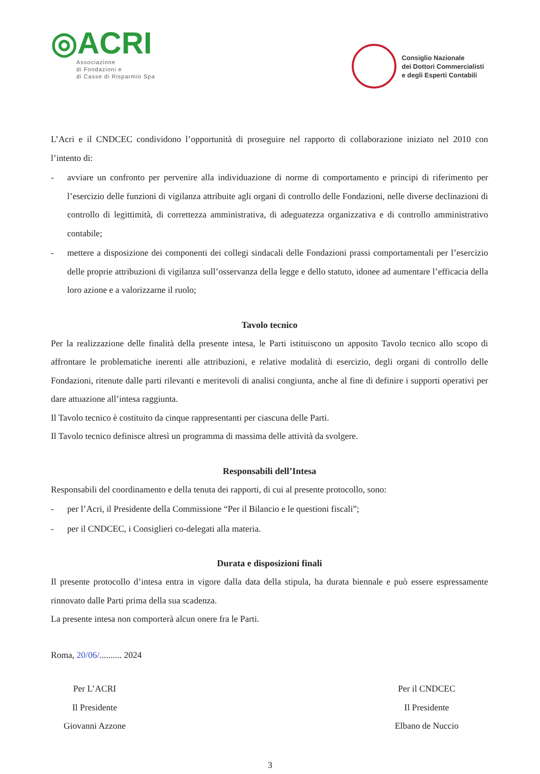◎ACRI
Associazione
di Fondazioni e
di Casse di Risparmio Spa
Consiglio Nazionale
dei Dottori Commercialisti
e degli Esperti Contabili
L’Acri e il CNDCEC condividono l’opportunità di proseguire nel rapporto di collaborazione iniziato nel 2010 con l’intento di:
- avviare un confronto per pervenire alla individuazione di norme di comportamento e principi di riferimento per l’esercizio delle funzioni di vigilanza attribuite agli organi di controllo delle Fondazioni, nelle diverse declinazioni di controllo di legittimità, di correttezza amministrativa, di adeguatezza organizzativa e di controllo amministrativo contabile;
- mettere a disposizione dei componenti dei collegi sindacali delle Fondazioni prassi comportamentali per l’esercizio delle proprie attribuzioni di vigilanza sull’osservanza della legge e dello statuto, idonee ad aumentare l’efficacia della loro azione e a valorizzarne il ruolo;
Tavolo tecnico
Per la realizzazione delle finalità della presente intesa, le Parti istituiscono un apposito Tavolo tecnico allo scopo di affrontare le problematiche inerenti alle attribuzioni, e relative modalità di esercizio, degli organi di controllo delle Fondazioni, ritenute dalle parti rilevanti e meritevoli di analisi congiunta, anche al fine di definire i supporti operativi per dare attuazione all’intesa raggiunta.
Il Tavolo tecnico è costituito da cinque rappresentanti per ciascuna delle Parti.
Il Tavolo tecnico definisce altresì un programma di massima delle attività da svolgere.
Responsabili dell’Intesa
Responsabili del coordinamento e della tenuta dei rapporti, di cui al presente protocollo, sono:
- per l’Acri, il Presidente della Commissione “Per il Bilancio e le questioni fiscali”;
- per il CNDCEC, i Consiglieri co-delegati alla materia.
Durata e disposizioni finali
Il presente protocollo d’intesa entra in vigore dalla data della stipula, ha durata biennale e può essere espressamente rinnovato dalle Parti prima della sua scadenza.
La presente intesa non comporterà alcun onere fra le Parti.
Roma, 20/06/.......... 2024
Per L’ACRI
Il Presidente
Giovanni Azzone
Per il CNDCEC
Il Presidente
Elbano de Nuccio
3